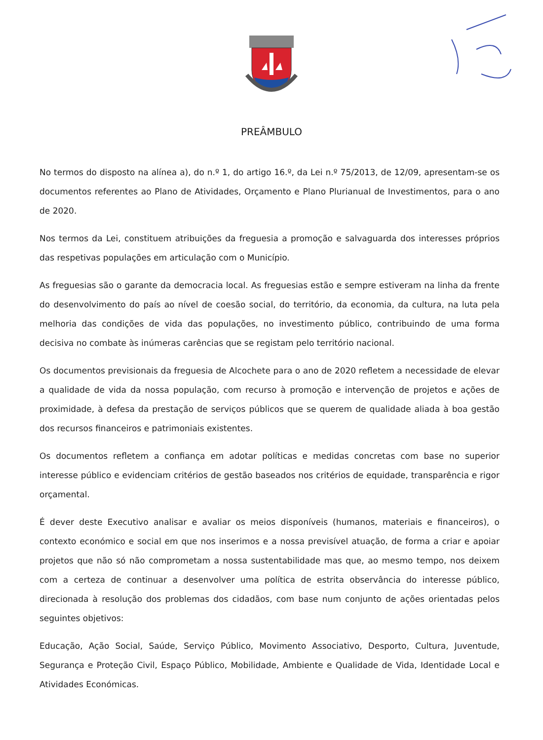PREÂMBULO
No termos do disposto na alínea a), do n.º 1, do artigo 16.º, da Lei n.º 75/2013, de 12/09, apresentam-se os documentos referentes ao Plano de Atividades, Orçamento e Plano Plurianual de Investimentos, para o ano de 2020.
Nos termos da Lei, constituem atribuições da freguesia a promoção e salvaguarda dos interesses próprios das respetivas populações em articulação com o Município.
As freguesias são o garante da democracia local. As freguesias estão e sempre estiveram na linha da frente do desenvolvimento do país ao nível de coesão social, do território, da economia, da cultura, na luta pela melhoria das condições de vida das populações, no investimento público, contribuindo de uma forma decisiva no combate às inúmeras carências que se registam pelo território nacional.
Os documentos previsionais da freguesia de Alcochete para o ano de 2020 refletem a necessidade de elevar a qualidade de vida da nossa população, com recurso à promoção e intervenção de projetos e ações de proximidade, à defesa da prestação de serviços públicos que se querem de qualidade aliada à boa gestão dos recursos financeiros e patrimoniais existentes.
Os documentos refletem a confiança em adotar políticas e medidas concretas com base no superior interesse público e evidenciam critérios de gestão baseados nos critérios de equidade, transparência e rigor orçamental.
É dever deste Executivo analisar e avaliar os meios disponíveis (humanos, materiais e financeiros), o contexto económico e social em que nos inserimos e a nossa previsível atuação, de forma a criar e apoiar projetos que não só não comprometam a nossa sustentabilidade mas que, ao mesmo tempo, nos deixem com a certeza de continuar a desenvolver uma política de estrita observância do interesse público, direcionada à resolução dos problemas dos cidadãos, com base num conjunto de ações orientadas pelos seguintes objetivos:
Educação, Ação Social, Saúde, Serviço Público, Movimento Associativo, Desporto, Cultura, Juventude, Segurança e Proteção Civil, Espaço Público, Mobilidade, Ambiente e Qualidade de Vida, Identidade Local e Atividades Económicas.